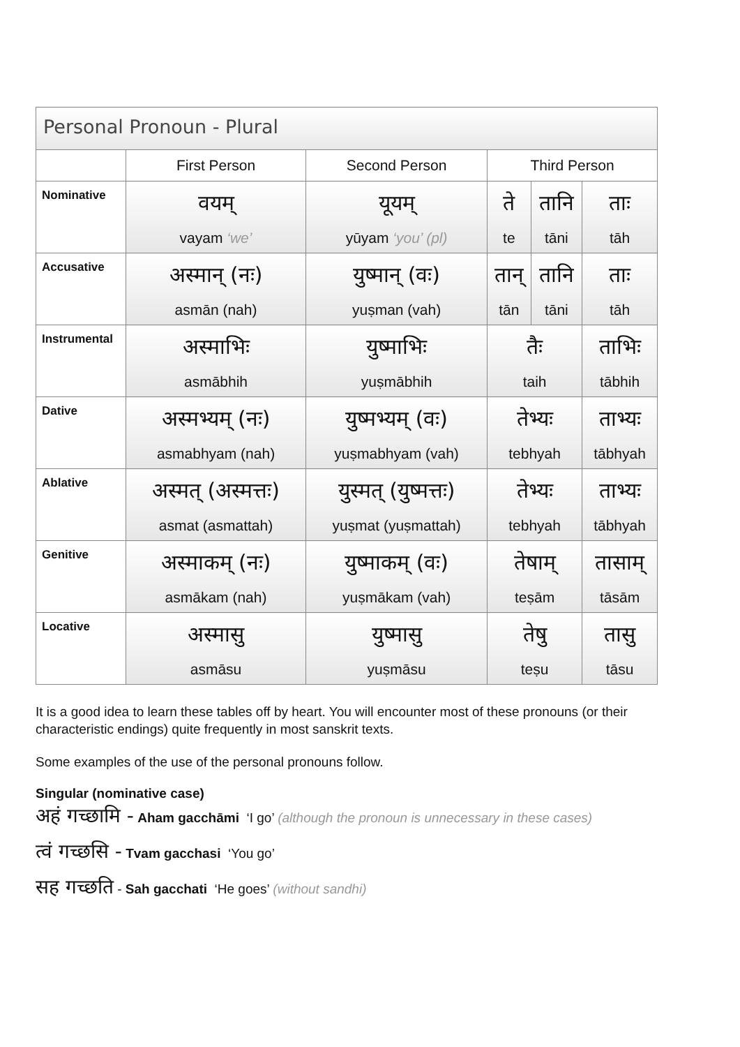| Personal Pronoun - Plural | | | | | |
| --- | --- | --- | --- | --- | --- |
| | First Person | Second Person | Third Person | | |
| Nominative | वयम् vayam ‘we’ | यूयम् yūyam ‘you’ (pl) | ते te | तानि tāni | ताः tāh |
| Accusative | अस्मान् (नः) asmān (nah) | युष्मान् (वः) yuṣman (vah) | तान् tān | तानि tāni | ताः tāh |
| Instrumental | अस्माभिः asmābhih | युष्माभिः yuṣmābhih | तैः taih | | ताभिः tābhih |
| Dative | अस्मभ्यम् (नः) asmabhyam (nah) | युष्मभ्यम् (वः) yuṣmabhyam (vah) | तेभ्यः tebhyah | | ताभ्यः tābhyah |
| Ablative | अस्मत् (अस्मत्तः) asmat (asmattah) | युस्मत् (युष्मत्तः) yuṣmat (yuṣmattah) | तेभ्यः tebhyah | | ताभ्यः tābhyah |
| Genitive | अस्माकम् (नः) asmākam (nah) | युष्माकम् (वः) yuṣmākam (vah) | तेषाम् teṣām | | तासाम् tāsām |
| Locative | अस्मासु asmāsu | युष्मासु yuṣmāsu | तेषु teṣu | | तासु tāsu |
It is a good idea to learn these tables off by heart. You will encounter most of these pronouns (or their characteristic endings) quite frequently in most sanskrit texts.
Some examples of the use of the personal pronouns follow.
Singular (nominative case)
अहं गच्छामि - Aham gacchāmi ‘I go’ (although the pronoun is unnecessary in these cases)
त्वं गच्छसि - Tvam gacchasi ‘You go’
सह गच्छति - Sah gacchati ‘He goes’ (without sandhi)